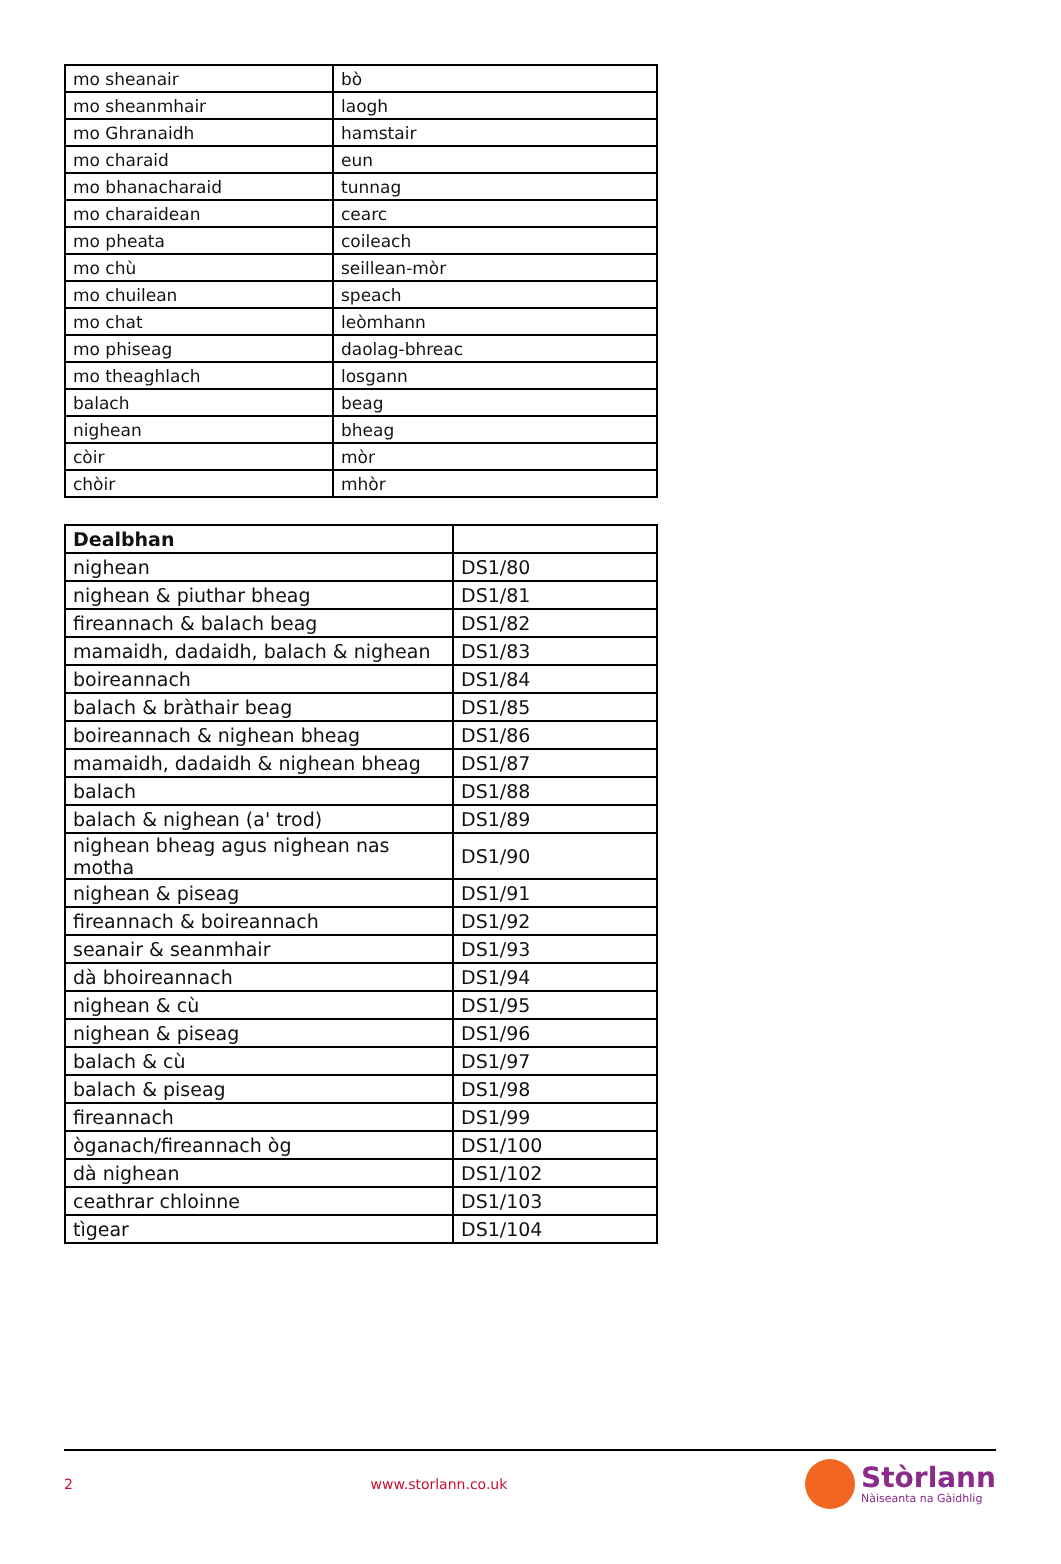| mo sheanair | bò |
| mo sheanmhair | laogh |
| mo Ghranaidh | hamstair |
| mo charaid | eun |
| mo bhanacharaid | tunnag |
| mo charaidean | cearc |
| mo pheata | coileach |
| mo chù | seillean-mòr |
| mo chuilean | speach |
| mo chat | leòmhann |
| mo phiseag | daolag-bhreac |
| mo theaghlach | losgann |
| balach | beag |
| nighean | bheag |
| còir | mòr |
| chòir | mhòr |
| Dealbhan | |
| --- | --- |
| nighean | DS1/80 |
| nighean & piuthar bheag | DS1/81 |
| fireannach & balach beag | DS1/82 |
| mamaidh, dadaidh, balach & nighean | DS1/83 |
| boireannach | DS1/84 |
| balach & bràthair beag | DS1/85 |
| boireannach & nighean bheag | DS1/86 |
| mamaidh, dadaidh & nighean bheag | DS1/87 |
| balach | DS1/88 |
| balach & nighean (a' trod) | DS1/89 |
| nighean bheag agus nighean nas motha | DS1/90 |
| nighean & piseag | DS1/91 |
| fireannach & boireannach | DS1/92 |
| seanair & seanmhair | DS1/93 |
| dà bhoireannach | DS1/94 |
| nighean & cù | DS1/95 |
| nighean & piseag | DS1/96 |
| balach & cù | DS1/97 |
| balach & piseag | DS1/98 |
| fireannach | DS1/99 |
| òganach/fireannach òg | DS1/100 |
| dà nighean | DS1/102 |
| ceathrar chloinne | DS1/103 |
| tìgear | DS1/104 |
2 www.storlann.co.uk
Stòrlann
Nàiseanta na Gàidhlig